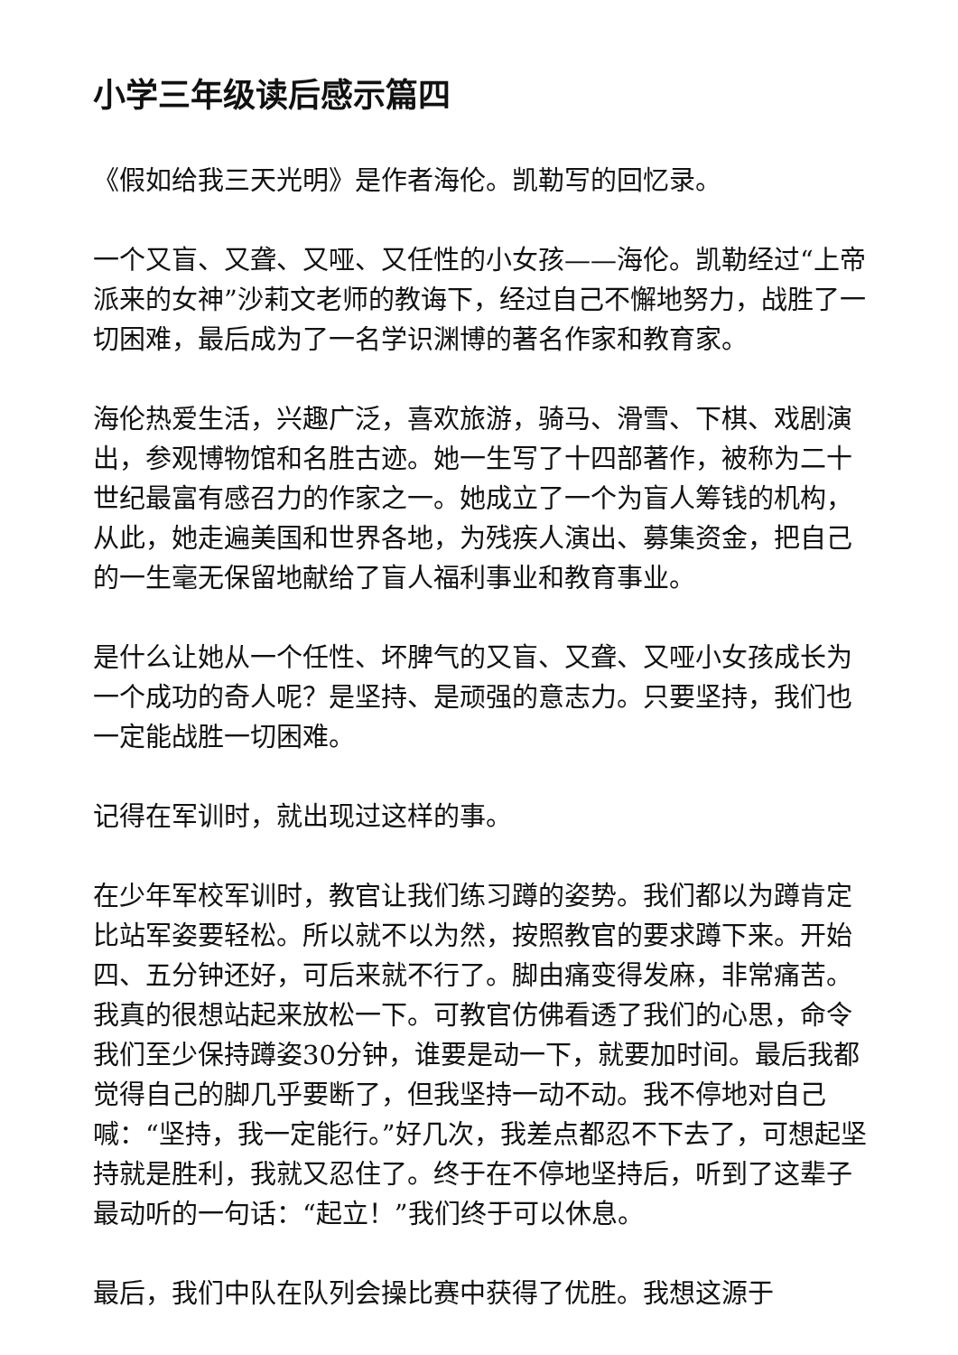小学三年级读后感示篇四
《假如给我三天光明》是作者海伦。凯勒写的回忆录。
一个又盲、又聋、又哑、又任性的小女孩——海伦。凯勒经过“上帝派来的女神”沙莉文老师的教诲下，经过自己不懈地努力，战胜了一切困难，最后成为了一名学识渊博的著名作家和教育家。
海伦热爱生活，兴趣广泛，喜欢旅游，骑马、滑雪、下棋、戏剧演出，参观博物馆和名胜古迹。她一生写了十四部著作，被称为二十世纪最富有感召力的作家之一。她成立了一个为盲人筹钱的机构，从此，她走遍美国和世界各地，为残疾人演出、募集资金，把自己的一生毫无保留地献给了盲人福利事业和教育事业。
是什么让她从一个任性、坏脾气的又盲、又聋、又哑小女孩成长为一个成功的奇人呢？是坚持、是顽强的意志力。只要坚持，我们也一定能战胜一切困难。
记得在军训时，就出现过这样的事。
在少年军校军训时，教官让我们练习蹲的姿势。我们都以为蹲肯定比站军姿要轻松。所以就不以为然，按照教官的要求蹲下来。开始四、五分钟还好，可后来就不行了。脚由痛变得发麻，非常痛苦。我真的很想站起来放松一下。可教官仿佛看透了我们的心思，命令我们至少保持蹲姿30分钟，谁要是动一下，就要加时间。最后我都觉得自己的脚几乎要断了，但我坚持一动不动。我不停地对自己喊：“坚持，我一定能行。”好几次，我差点都忍不下去了，可想起坚持就是胜利，我就又忍住了。终于在不停地坚持后，听到了这辈子最动听的一句话：“起立！”我们终于可以休息。
最后，我们中队在队列会操比赛中获得了优胜。我想这源于